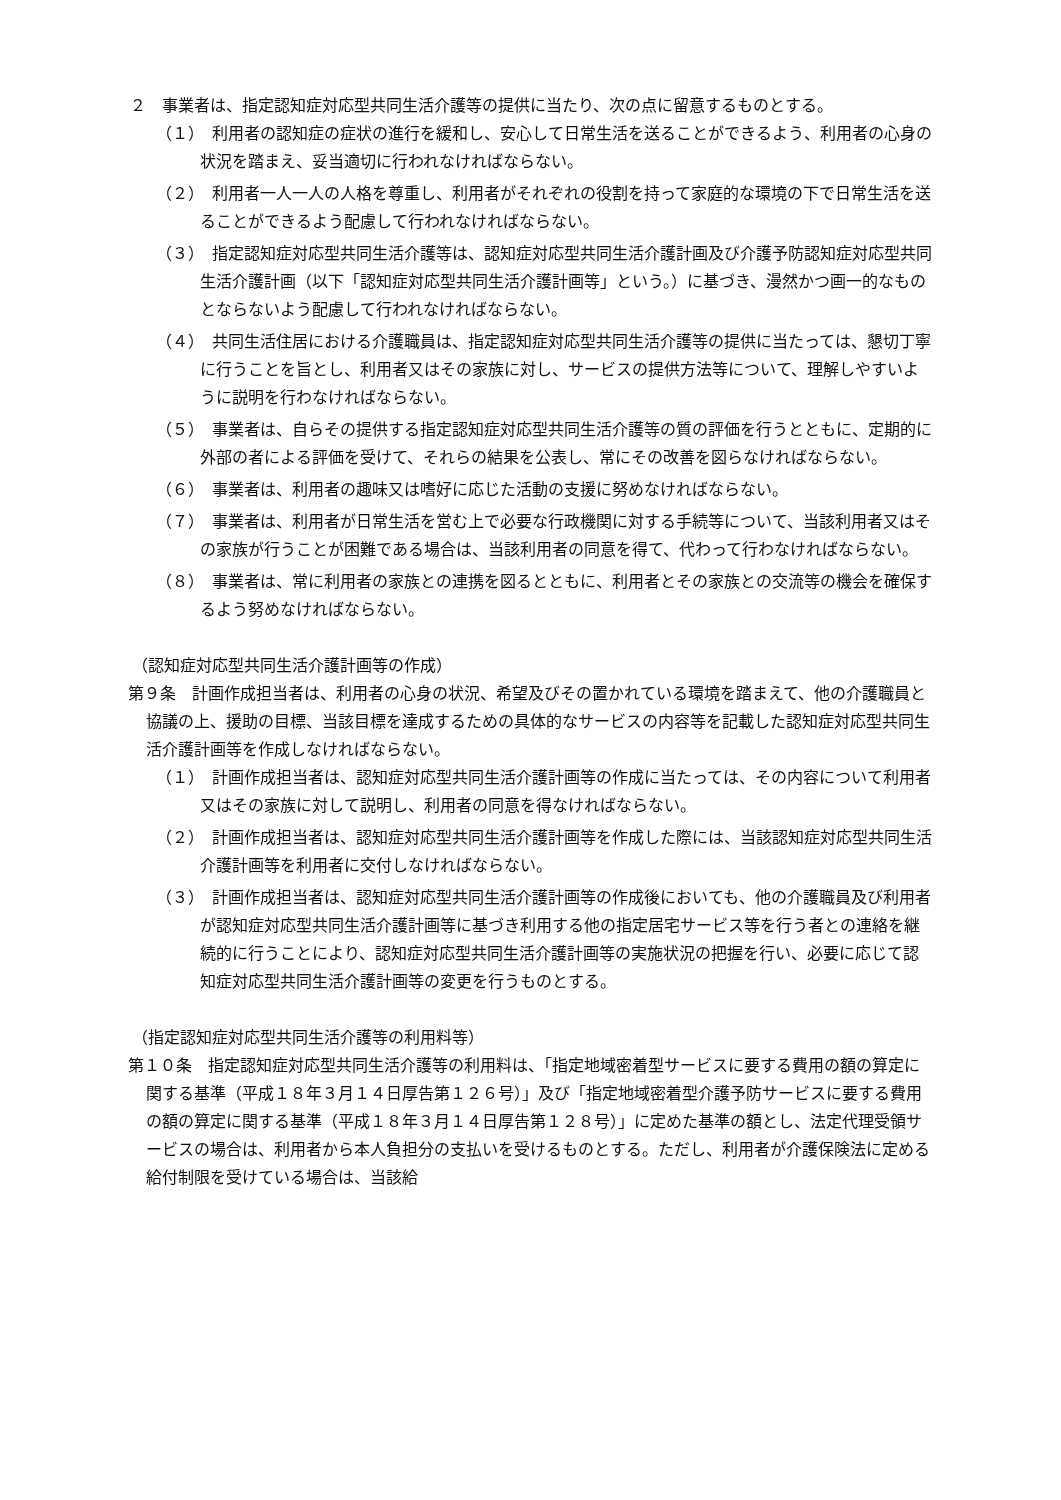２　事業者は、指定認知症対応型共同生活介護等の提供に当たり、次の点に留意するものとする。
（１）　利用者の認知症の症状の進行を緩和し、安心して日常生活を送ることができるよう、利用者の心身の状況を踏まえ、妥当適切に行われなければならない。
（２）　利用者一人一人の人格を尊重し、利用者がそれぞれの役割を持って家庭的な環境の下で日常生活を送ることができるよう配慮して行われなければならない。
（３）　指定認知症対応型共同生活介護等は、認知症対応型共同生活介護計画及び介護予防認知症対応型共同生活介護計画（以下「認知症対応型共同生活介護計画等」という。）に基づき、漫然かつ画一的なものとならないよう配慮して行われなければならない。
（４）　共同生活住居における介護職員は、指定認知症対応型共同生活介護等の提供に当たっては、懇切丁寧に行うことを旨とし、利用者又はその家族に対し、サービスの提供方法等について、理解しやすいように説明を行わなければならない。
（５）　事業者は、自らその提供する指定認知症対応型共同生活介護等の質の評価を行うとともに、定期的に外部の者による評価を受けて、それらの結果を公表し、常にその改善を図らなければならない。
（６）　事業者は、利用者の趣味又は嗜好に応じた活動の支援に努めなければならない。
（７）　事業者は、利用者が日常生活を営む上で必要な行政機関に対する手続等について、当該利用者又はその家族が行うことが困難である場合は、当該利用者の同意を得て、代わって行わなければならない。
（８）　事業者は、常に利用者の家族との連携を図るとともに、利用者とその家族との交流等の機会を確保するよう努めなければならない。
（認知症対応型共同生活介護計画等の作成）
第９条　計画作成担当者は、利用者の心身の状況、希望及びその置かれている環境を踏まえて、他の介護職員と協議の上、援助の目標、当該目標を達成するための具体的なサービスの内容等を記載した認知症対応型共同生活介護計画等を作成しなければならない。
（１）　計画作成担当者は、認知症対応型共同生活介護計画等の作成に当たっては、その内容について利用者又はその家族に対して説明し、利用者の同意を得なければならない。
（２）　計画作成担当者は、認知症対応型共同生活介護計画等を作成した際には、当該認知症対応型共同生活介護計画等を利用者に交付しなければならない。
（３）　計画作成担当者は、認知症対応型共同生活介護計画等の作成後においても、他の介護職員及び利用者が認知症対応型共同生活介護計画等に基づき利用する他の指定居宅サービス等を行う者との連絡を継続的に行うことにより、認知症対応型共同生活介護計画等の実施状況の把握を行い、必要に応じて認知症対応型共同生活介護計画等の変更を行うものとする。
（指定認知症対応型共同生活介護等の利用料等）
第１０条　指定認知症対応型共同生活介護等の利用料は、「指定地域密着型サービスに要する費用の額の算定に関する基準（平成１８年３月１４日厚告第１２６号）」及び「指定地域密着型介護予防サービスに要する費用の額の算定に関する基準（平成１８年３月１４日厚告第１２８号）」に定めた基準の額とし、法定代理受領サービスの場合は、利用者から本人負担分の支払いを受けるものとする。ただし、利用者が介護保険法に定める給付制限を受けている場合は、当該給